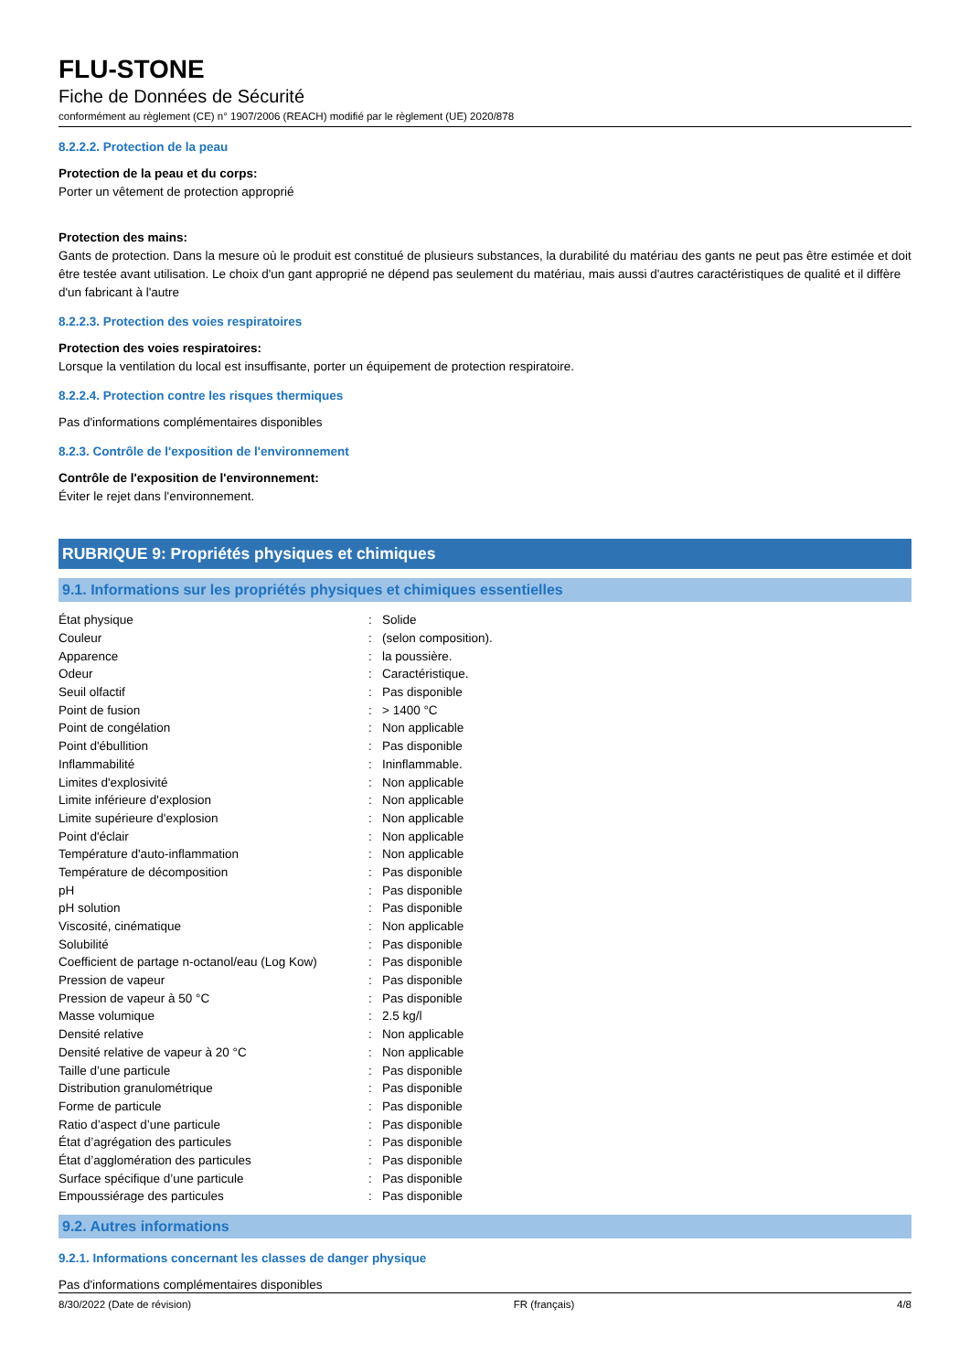FLU-STONE
Fiche de Données de Sécurité
conformément au règlement (CE) n° 1907/2006 (REACH) modifié par le règlement (UE) 2020/878
8.2.2.2. Protection de la peau
Protection de la peau et du corps:
Porter un vêtement de protection approprié
Protection des mains:
Gants de protection. Dans la mesure où le produit est constitué de plusieurs substances, la durabilité du matériau des gants ne peut pas être estimée et doit être testée avant utilisation. Le choix d'un gant approprié ne dépend pas seulement du matériau, mais aussi d'autres caractéristiques de qualité et il diffère d'un fabricant à l'autre
8.2.2.3. Protection des voies respiratoires
Protection des voies respiratoires:
Lorsque la ventilation du local est insuffisante, porter un équipement de protection respiratoire.
8.2.2.4. Protection contre les risques thermiques
Pas d'informations complémentaires disponibles
8.2.3. Contrôle de l'exposition de l'environnement
Contrôle de l'exposition de l'environnement:
Éviter le rejet dans l'environnement.
RUBRIQUE 9: Propriétés physiques et chimiques
9.1. Informations sur les propriétés physiques et chimiques essentielles
| État physique | : | Solide |
| Couleur | : | (selon composition). |
| Apparence | : | la poussière. |
| Odeur | : | Caractéristique. |
| Seuil olfactif | : | Pas disponible |
| Point de fusion | : | > 1400 °C |
| Point de congélation | : | Non applicable |
| Point d'ébullition | : | Pas disponible |
| Inflammabilité | : | Ininflammable. |
| Limites d'explosivité | : | Non applicable |
| Limite inférieure d'explosion | : | Non applicable |
| Limite supérieure d'explosion | : | Non applicable |
| Point d'éclair | : | Non applicable |
| Température d'auto-inflammation | : | Non applicable |
| Température de décomposition | : | Pas disponible |
| pH | : | Pas disponible |
| pH solution | : | Pas disponible |
| Viscosité, cinématique | : | Non applicable |
| Solubilité | : | Pas disponible |
| Coefficient de partage n-octanol/eau (Log Kow) | : | Pas disponible |
| Pression de vapeur | : | Pas disponible |
| Pression de vapeur à 50 °C | : | Pas disponible |
| Masse volumique | : | 2.5 kg/l |
| Densité relative | : | Non applicable |
| Densité relative de vapeur à 20 °C | : | Non applicable |
| Taille d’une particule | : | Pas disponible |
| Distribution granulométrique | : | Pas disponible |
| Forme de particule | : | Pas disponible |
| Ratio d’aspect d’une particule | : | Pas disponible |
| État d’agrégation des particules | : | Pas disponible |
| État d’agglomération des particules | : | Pas disponible |
| Surface spécifique d’une particule | : | Pas disponible |
| Empoussiérage des particules | : | Pas disponible |
9.2. Autres informations
9.2.1. Informations concernant les classes de danger physique
Pas d'informations complémentaires disponibles
8/30/2022 (Date de révision) FR (français) 4/8